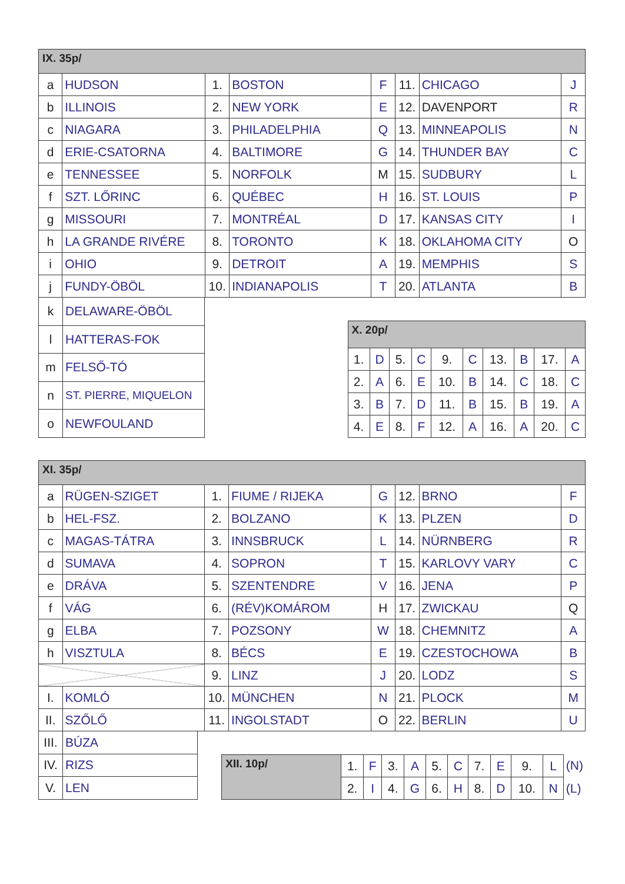| IX. 35p/ | | | | | | | |
| --- | --- | --- | --- | --- | --- | --- | --- |
| a | HUDSON | 1. | BOSTON | F | 11. | CHICAGO | J |
| b | ILLINOIS | 2. | NEW YORK | E | 12. | DAVENPORT | R |
| c | NIAGARA | 3. | PHILADELPHIA | Q | 13. | MINNEAPOLIS | N |
| d | ERIE-CSATORNA | 4. | BALTIMORE | G | 14. | THUNDER BAY | C |
| e | TENNESSEE | 5. | NORFOLK | M | 15. | SUDBURY | L |
| f | SZT. LŐRINC | 6. | QUÉBEC | H | 16. | ST. LOUIS | P |
| g | MISSOURI | 7. | MONTRÉAL | D | 17. | KANSAS CITY | I |
| h | LA GRANDE RIVÉRE | 8. | TORONTO | K | 18. | OKLAHOMA CITY | O |
| i | OHIO | 9. | DETROIT | A | 19. | MEMPHIS | S |
| j | FUNDY-ÖBÖL | 10. | INDIANAPOLIS | T | 20. | ATLANTA | B |
| k | DELAWARE-ÖBÖL |
| l | HATTERAS-FOK |
| m | FELSŐ-TÓ |
| n | ST. PIERRE, MIQUELON |
| o | NEWFOULAND |
| X. 20p/ | | | | | | | | | |
| --- | --- | --- | --- | --- | --- | --- | --- | --- | --- |
| 1. | D | 5. | C | 9. | C | 13. | B | 17. | A |
| 2. | A | 6. | E | 10. | B | 14. | C | 18. | C |
| 3. | B | 7. | D | 11. | B | 15. | B | 19. | A |
| 4. | E | 8. | F | 12. | A | 16. | A | 20. | C |
| XI. 35p/ | | | | | | | |
| --- | --- | --- | --- | --- | --- | --- | --- |
| a | RÜGEN-SZIGET | 1. | FIUME / RIJEKA | G | 12. | BRNO | F |
| b | HEL-FSZ. | 2. | BOLZANO | K | 13. | PLZEN | D |
| c | MAGAS-TÁTRA | 3. | INNSBRUCK | L | 14. | NÜRNBERG | R |
| d | SUMAVA | 4. | SOPRON | T | 15. | KARLOVY VARY | C |
| e | DRÁVA | 5. | SZENTENDRE | V | 16. | JENA | P |
| f | VÁG | 6. | (RÉV)KOMÁROM | H | 17. | ZWICKAU | Q |
| g | ELBA | 7. | POZSONY | W | 18. | CHEMNITZ | A |
| h | VISZTULA | 8. | BÉCS | E | 19. | CZESTOCHOWA | B |
| | | 9. | LINZ | J | 20. | LODZ | S |
| I. | KOMLÓ | 10. | MÜNCHEN | N | 21. | PLOCK | M |
| II. | SZŐLŐ | 11. | INGOLSTADT | O | 22. | BERLIN | U |
| III. | BÚZA |
| IV. | RIZS |
| V. | LEN |
| XII. 10p/ | 1. | F | 3. | A | 5. | C | 7. | E | 9. | L |
| | 2. | I | 4. | G | 6. | H | 8. | D | 10. | N |
| (N) |
| (L) |